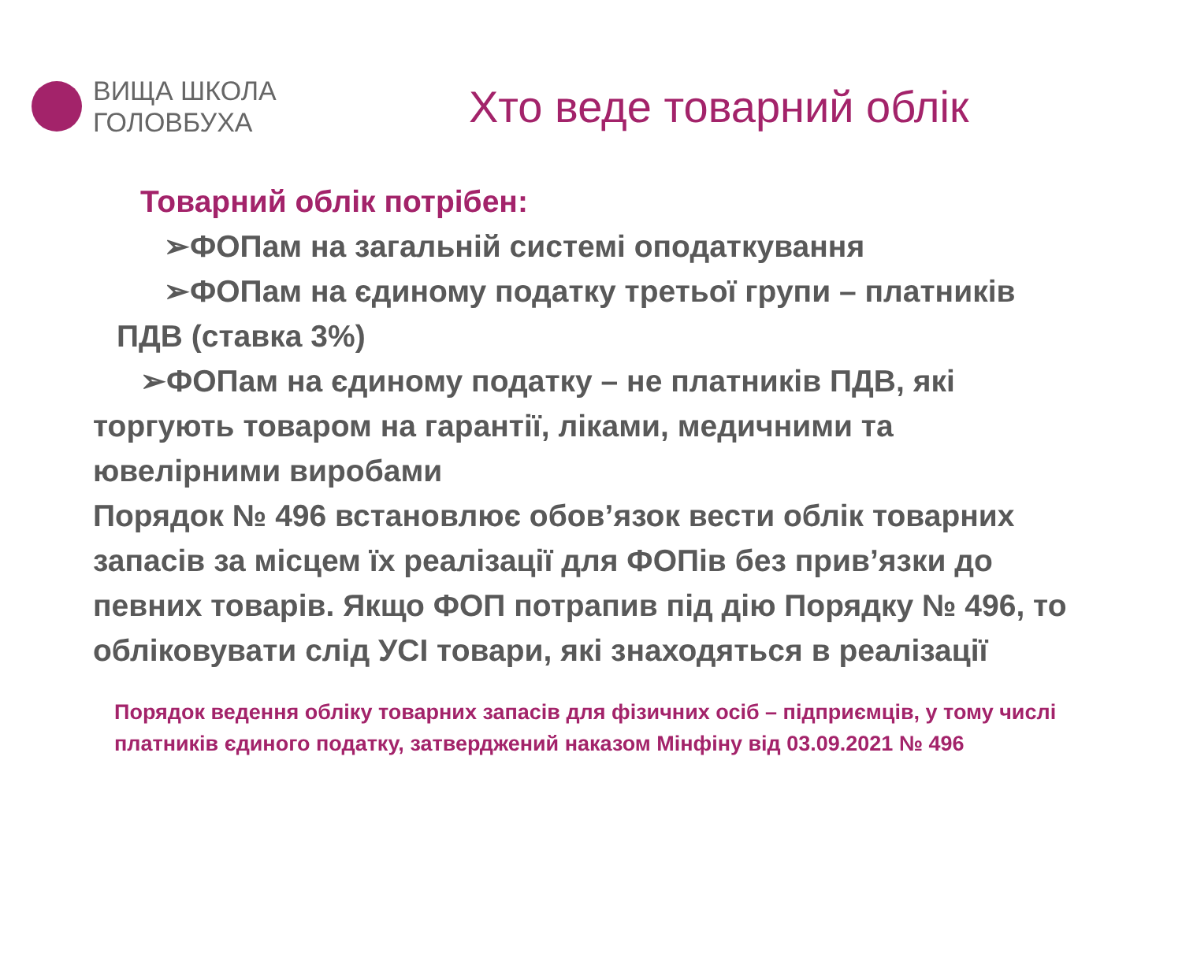ВИЩА ШКОЛА
ГОЛОВБУХА
Хто веде товарний облік
Товарний облік потрібен:
➢ФОПам на загальній системі оподаткування
➢ФОПам на єдиному податку третьої групи – платників ПДВ (ставка 3%)
➢ФОПам на єдиному податку – не платників ПДВ, які торгують товаром на гарантії, ліками, медичними та ювелірними виробами
Порядок № 496 встановлює обов’язок вести облік товарних запасів за місцем їх реалізації для ФОПів без прив’язки до певних товарів. Якщо ФОП потрапив під дію Порядку № 496, то обліковувати слід УСІ товари, які знаходяться в реалізації
Порядок ведення обліку товарних запасів для фізичних осіб – підприємців, у тому числі платників єдиного податку, затверджений наказом Мінфіну від 03.09.2021 № 496